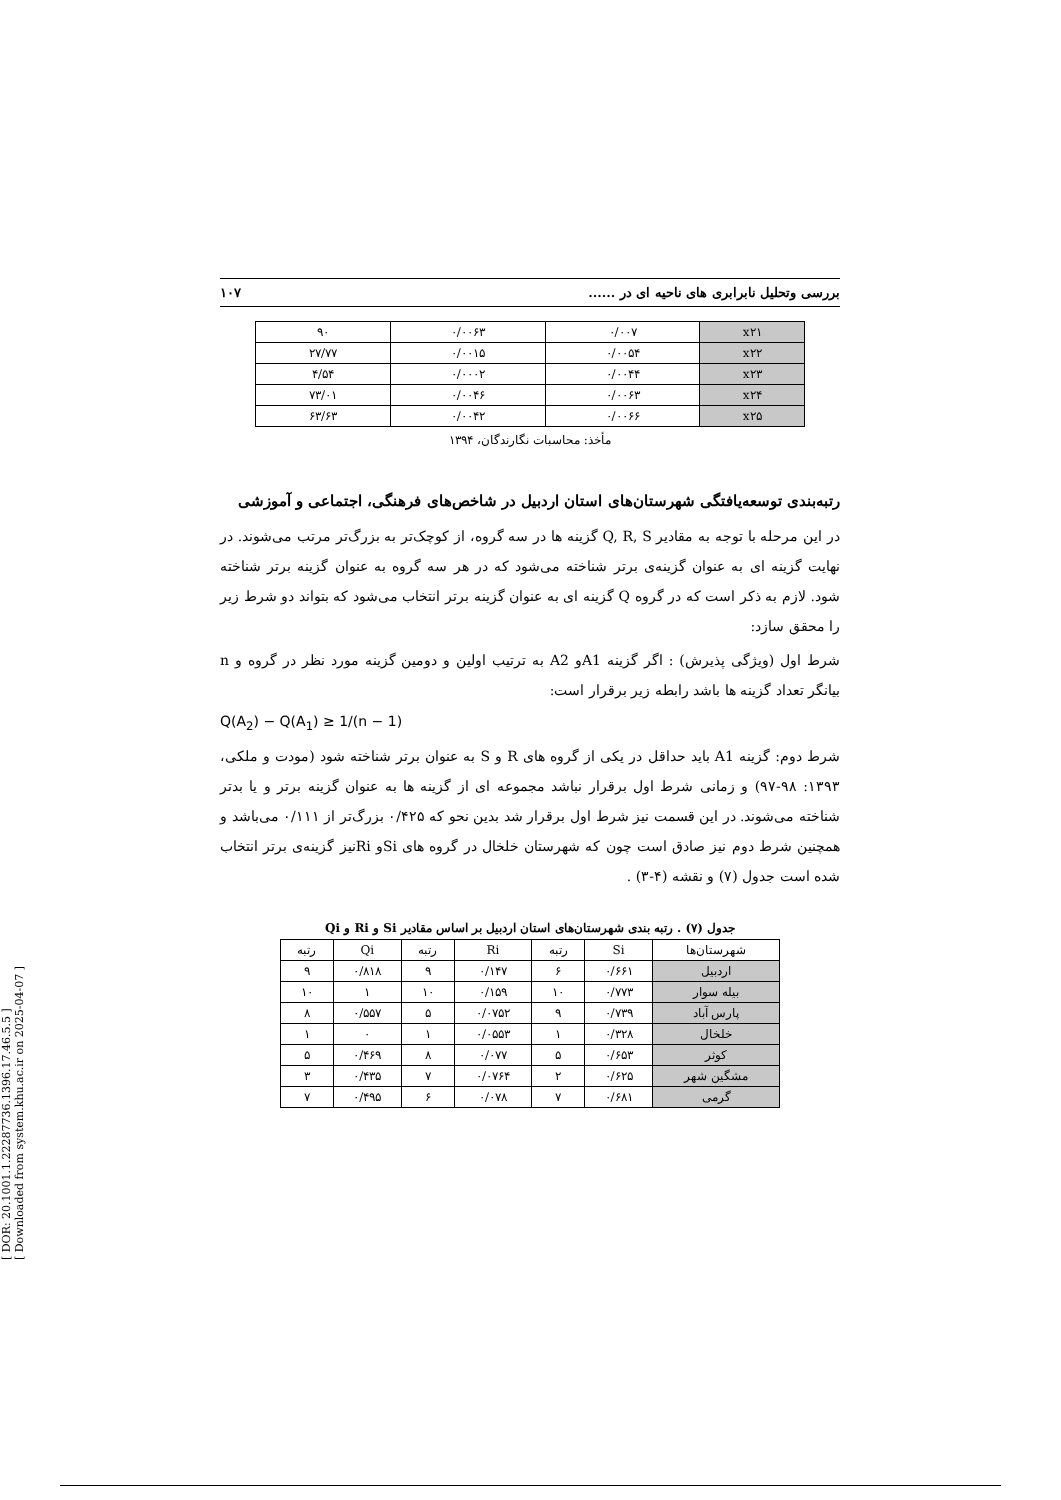[ DOR: 20.1001.1.22287736.1396.17.46.5.5 ]
[ Downloaded from system.khu.ac.ir on 2025-04-07 ]
بررسی وتحلیل نابرابری های ناحیه ای در ...... ۱۰۷
| x۲۱ | ۰/۰۰۷ | ۰/۰۰۶۳ | ۹۰ |
| x۲۲ | ۰/۰۰۵۴ | ۰/۰۰۱۵ | ۲۷/۷۷ |
| x۲۳ | ۰/۰۰۴۴ | ۰/۰۰۰۲ | ۴/۵۴ |
| x۲۴ | ۰/۰۰۶۳ | ۰/۰۰۴۶ | ۷۳/۰۱ |
| x۲۵ | ۰/۰۰۶۶ | ۰/۰۰۴۲ | ۶۳/۶۳ |
مأخذ: محاسبات نگارندگان، ۱۳۹۴
رتبه‌بندی توسعه‌یافتگی شهرستان‌های استان اردبیل در شاخص‌های فرهنگی، اجتماعی و آموزشی
در این مرحله با توجه به مقادیر Q, R, S گزینه ها در سه گروه، از کوچک‌تر به بزرگ‌تر مرتب می‌شوند. در نهایت گزینه ای به عنوان گزینه‌ی برتر شناخته می‌شود که در هر سه گروه به عنوان گزینه برتر شناخته شود. لازم به ذکر است که در گروه Q گزینه ای به عنوان گزینه برتر انتخاب می‌شود که بتواند دو شرط زیر را محقق سازد:
شرط اول (ویژگی پذیرش) : اگر گزینه A1و A2 به ترتیب اولین و دومین گزینه مورد نظر در گروه و n بیانگر تعداد گزینه ها باشد رابطه زیر برقرار است:
Q(A<sub>2</sub>) − Q(A<sub>1</sub>) ≥ 1/(n − 1)
شرط دوم: گزینه A1 باید حداقل در یکی از گروه های R و S به عنوان برتر شناخته شود (مودت و ملکی، ۱۳۹۳: ۹۸-۹۷) و زمانی شرط اول برقرار نباشد مجموعه ای از گزینه ها به عنوان گزینه برتر و یا بدتر شناخته می‌شوند. در این قسمت نیز شرط اول برقرار شد بدین نحو که ۰/۴۲۵ بزرگ‌تر از ۰/۱۱۱ می‌باشد و همچنین شرط دوم نیز صادق است چون که شهرستان خلخال در گروه های Siو Riنیز گزینه‌ی برتر انتخاب شده است جدول (۷) و نقشه (۴-۳) .
جدول (۷) . رتبه بندی شهرستان‌های استان اردبیل بر اساس مقادیر Si و Ri و Qi
| شهرستان‌ها | Si | رتبه | Ri | رتبه | Qi | رتبه |
| --- | --- | --- | --- | --- | --- | --- |
| اردبیل | ۰/۶۶۱ | ۶ | ۰/۱۴۷ | ۹ | ۰/۸۱۸ | ۹ |
| بیله سوار | ۰/۷۷۳ | ۱۰ | ۰/۱۵۹ | ۱۰ | ۱ | ۱۰ |
| پارس آباد | ۰/۷۳۹ | ۹ | ۰/۰۷۵۲ | ۵ | ۰/۵۵۷ | ۸ |
| خلخال | ۰/۳۲۸ | ۱ | ۰/۰۵۵۳ | ۱ | ۰ | ۱ |
| کوثر | ۰/۶۵۳ | ۵ | ۰/۰۷۷ | ۸ | ۰/۴۶۹ | ۵ |
| مشگین شهر | ۰/۶۲۵ | ۲ | ۰/۰۷۶۴ | ۷ | ۰/۴۳۵ | ۳ |
| گرمی | ۰/۶۸۱ | ۷ | ۰/۰۷۸ | ۶ | ۰/۴۹۵ | ۷ |